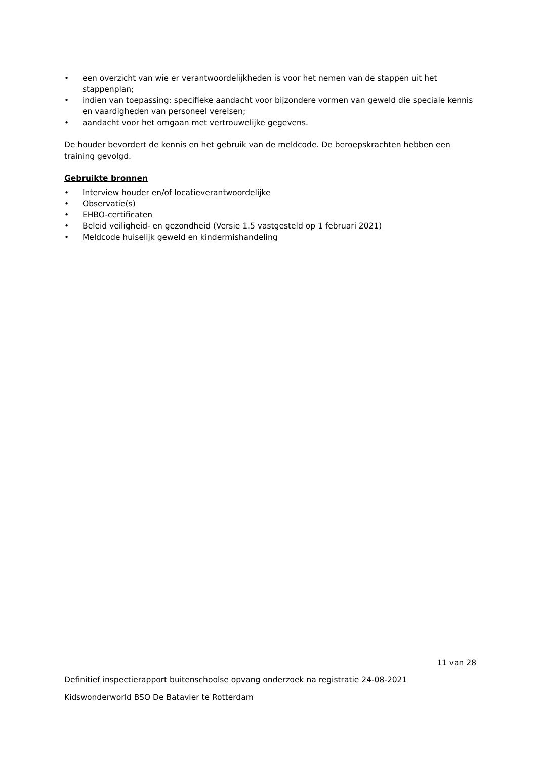• een overzicht van wie er verantwoordelijkheden is voor het nemen van de stappen uit het stappenplan;
• indien van toepassing: specifieke aandacht voor bijzondere vormen van geweld die speciale kennis en vaardigheden van personeel vereisen;
• aandacht voor het omgaan met vertrouwelijke gegevens.
De houder bevordert de kennis en het gebruik van de meldcode. De beroepskrachten hebben een training gevolgd.
Gebruikte bronnen
• Interview houder en/of locatieverantwoordelijke
• Observatie(s)
• EHBO-certificaten
• Beleid veiligheid- en gezondheid (Versie 1.5 vastgesteld op 1 februari 2021)
• Meldcode huiselijk geweld en kindermishandeling
11 van 28
Definitief inspectierapport buitenschoolse opvang onderzoek na registratie 24-08-2021
Kidswonderworld BSO De Batavier te Rotterdam